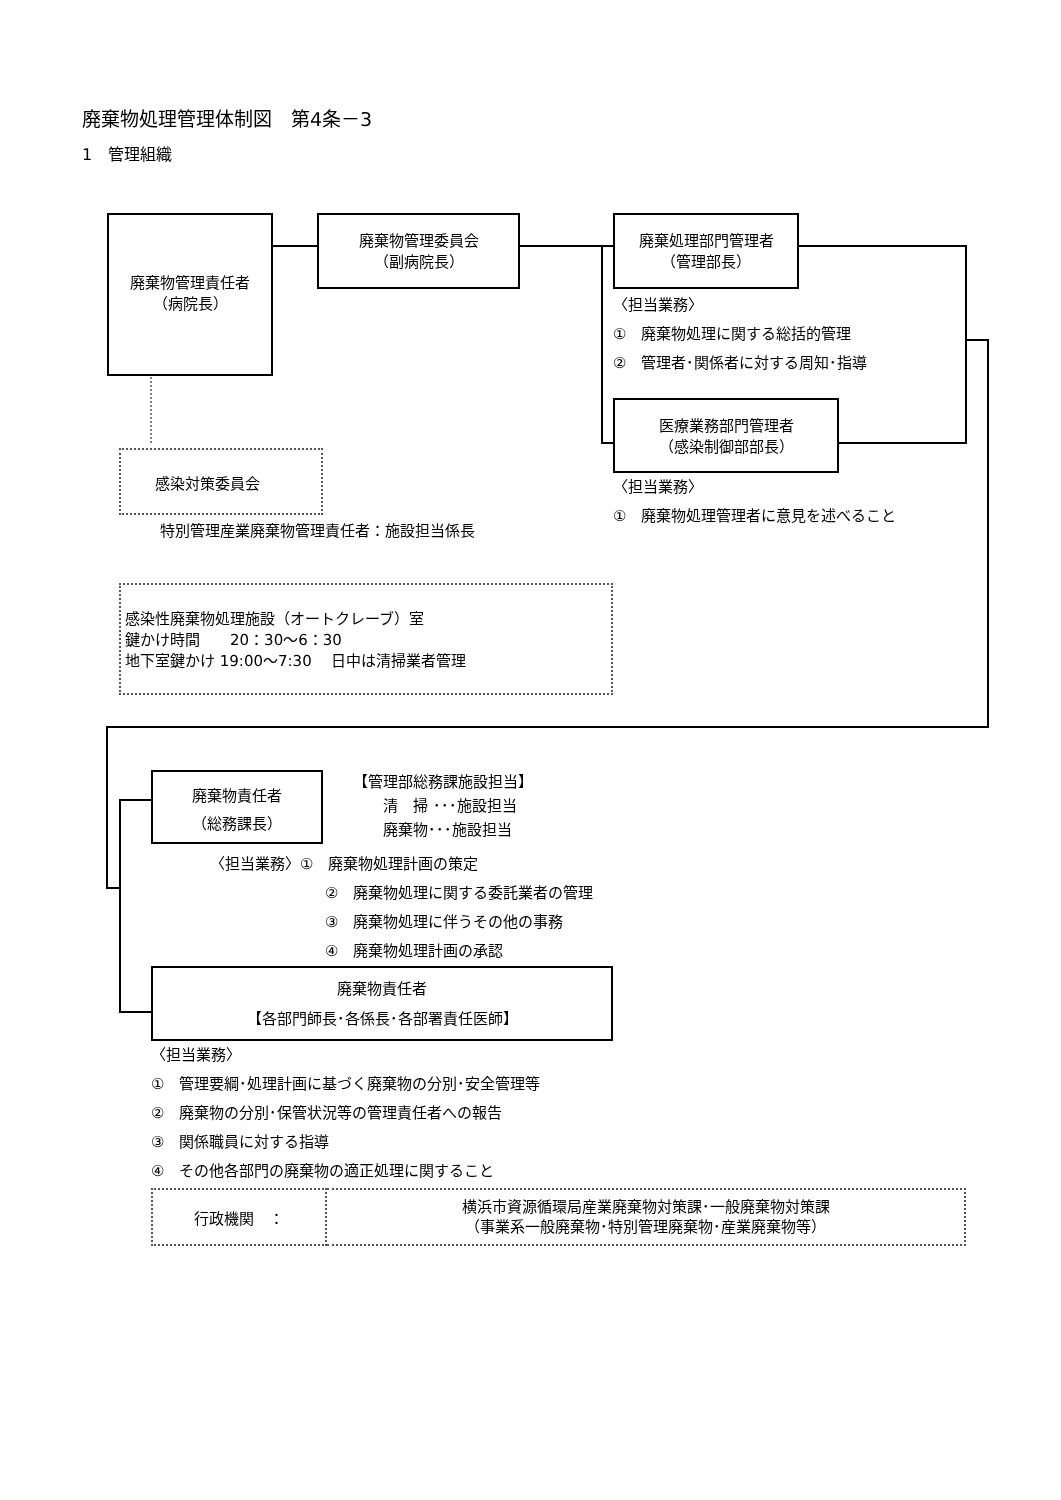廃棄物処理管理体制図　第4条－3
1　管理組織
廃棄物管理責任者
（病院長）
感染対策委員会
特別管理産業廃棄物管理責任者：施設担当係長
廃棄物管理委員会
（副病院長）
廃棄処理部門管理者
（管理部長）
〈担当業務〉
①　廃棄物処理に関する総括的管理
②　管理者･関係者に対する周知･指導
医療業務部門管理者
（感染制御部部長）
〈担当業務〉
①　廃棄物処理管理者に意見を述べること
感染性廃棄物処理施設（オートクレーブ）室
鍵かけ時間　　20：30～6：30
地下室鍵かけ 19:00～7:30　 日中は清掃業者管理
廃棄物責任者
（総務課長）
【管理部総務課施設担当】
　　清　掃 ･･･施設担当
　　廃棄物･･･施設担当
〈担当業務〉①　廃棄物処理計画の策定
②　廃棄物処理に関する委託業者の管理
③　廃棄物処理に伴うその他の事務
④　廃棄物処理計画の承認
廃棄物責任者
【各部門師長･各係長･各部署責任医師】
〈担当業務〉
①　管理要綱･処理計画に基づく廃棄物の分別･安全管理等
②　廃棄物の分別･保管状況等の管理責任者への報告
③　関係職員に対する指導
④　その他各部門の廃棄物の適正処理に関すること
| 行政機関 ： | 横浜市資源循環局産業廃棄物対策課･一般廃棄物対策課 （事業系一般廃棄物･特別管理廃棄物･産業廃棄物等） |